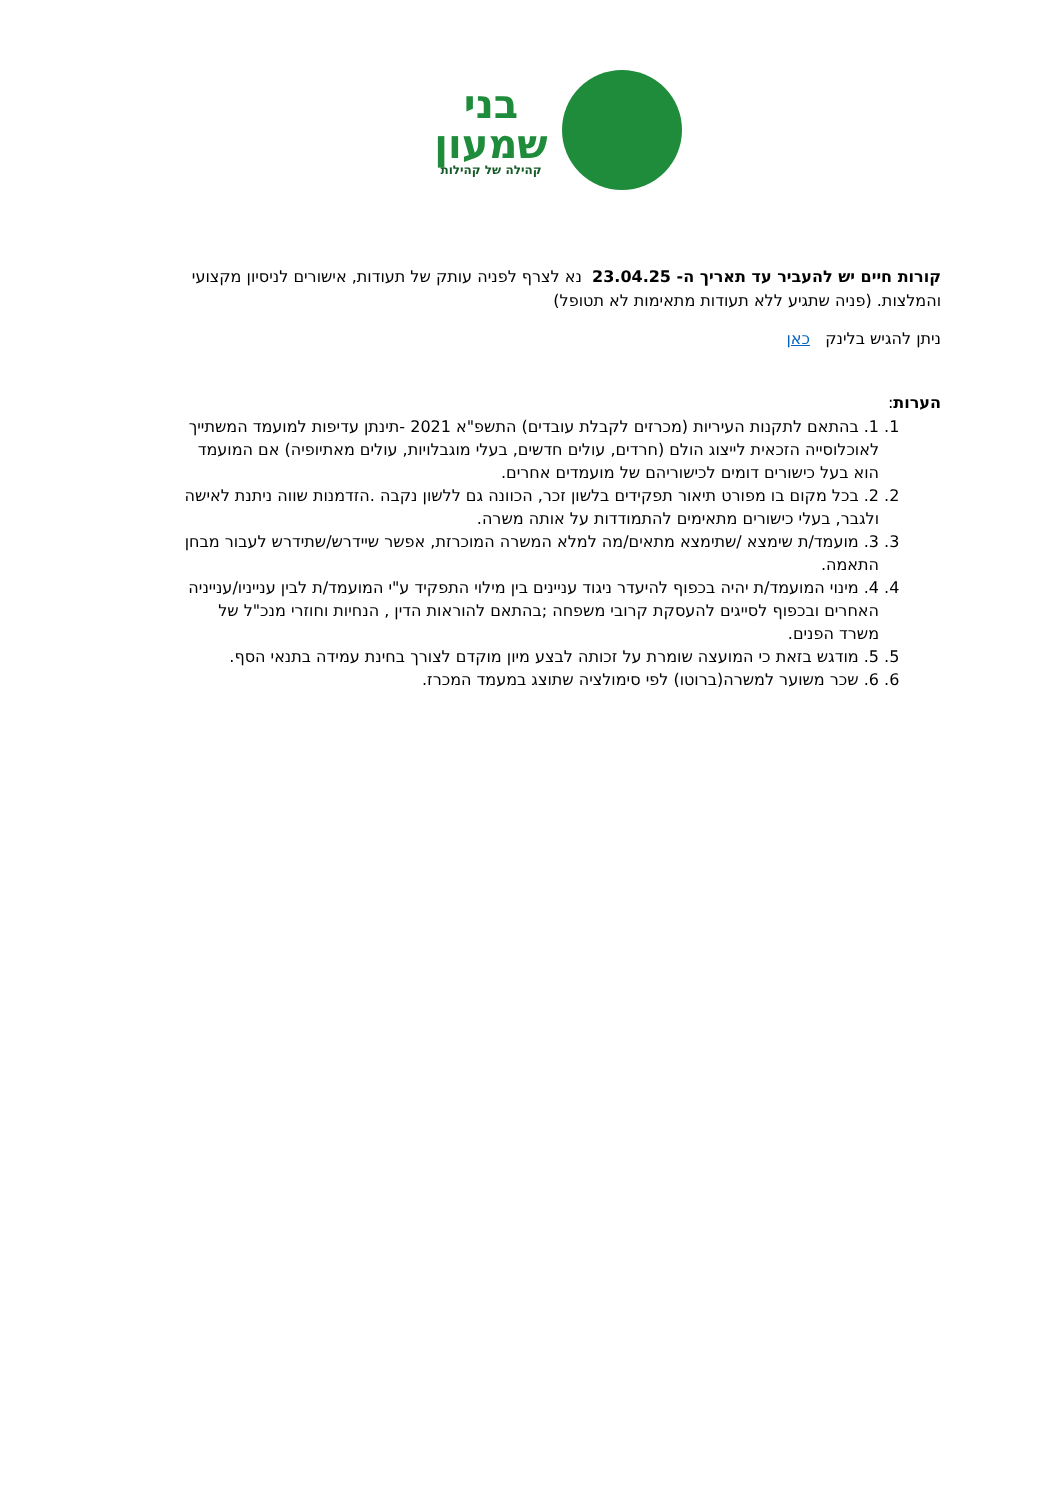בני
שמעון
קהילה של קהילות
קורות חיים יש להעביר עד תאריך ה- 23.04.25 נא לצרף לפניה עותק של תעודות, אישורים לניסיון מקצועי והמלצות. (פניה שתגיע ללא תעודות מתאימות לא תטופל)
ניתן להגיש בלינק כאן
הערות:
1. 1. בהתאם לתקנות העיריות (מכרזים לקבלת עובדים) התשפ"א 2021 -תינתן עדיפות למועמד המשתייך לאוכלוסייה הזכאית לייצוג הולם (חרדים, עולים חדשים, בעלי מוגבלויות, עולים מאתיופיה) אם המועמד הוא בעל כישורים דומים לכישוריהם של מועמדים אחרים.
2. 2. בכל מקום בו מפורט תיאור תפקידים בלשון זכר, הכוונה גם ללשון נקבה .הזדמנות שווה ניתנת לאישה ולגבר, בעלי כישורים מתאימים להתמודדות על אותה משרה.
3. 3. מועמד/ת שימצא /שתימצא מתאים/מה למלא המשרה המוכרזת, אפשר שיידרש/שתידרש לעבור מבחן התאמה.
4. 4. מינוי המועמד/ת יהיה בכפוף להיעדר ניגוד עניינים בין מילוי התפקיד ע"י המועמד/ת לבין ענייניו/ענייניה האחרים ובכפוף לסייגים להעסקת קרובי משפחה ;בהתאם להוראות הדין , הנחיות וחוזרי מנכ"ל של משרד הפנים.
5. 5. מודגש בזאת כי המועצה שומרת על זכותה לבצע מיון מוקדם לצורך בחינת עמידה בתנאי הסף.
6. 6. שכר משוער למשרה(ברוטו) לפי סימולציה שתוצג במעמד המכרז.